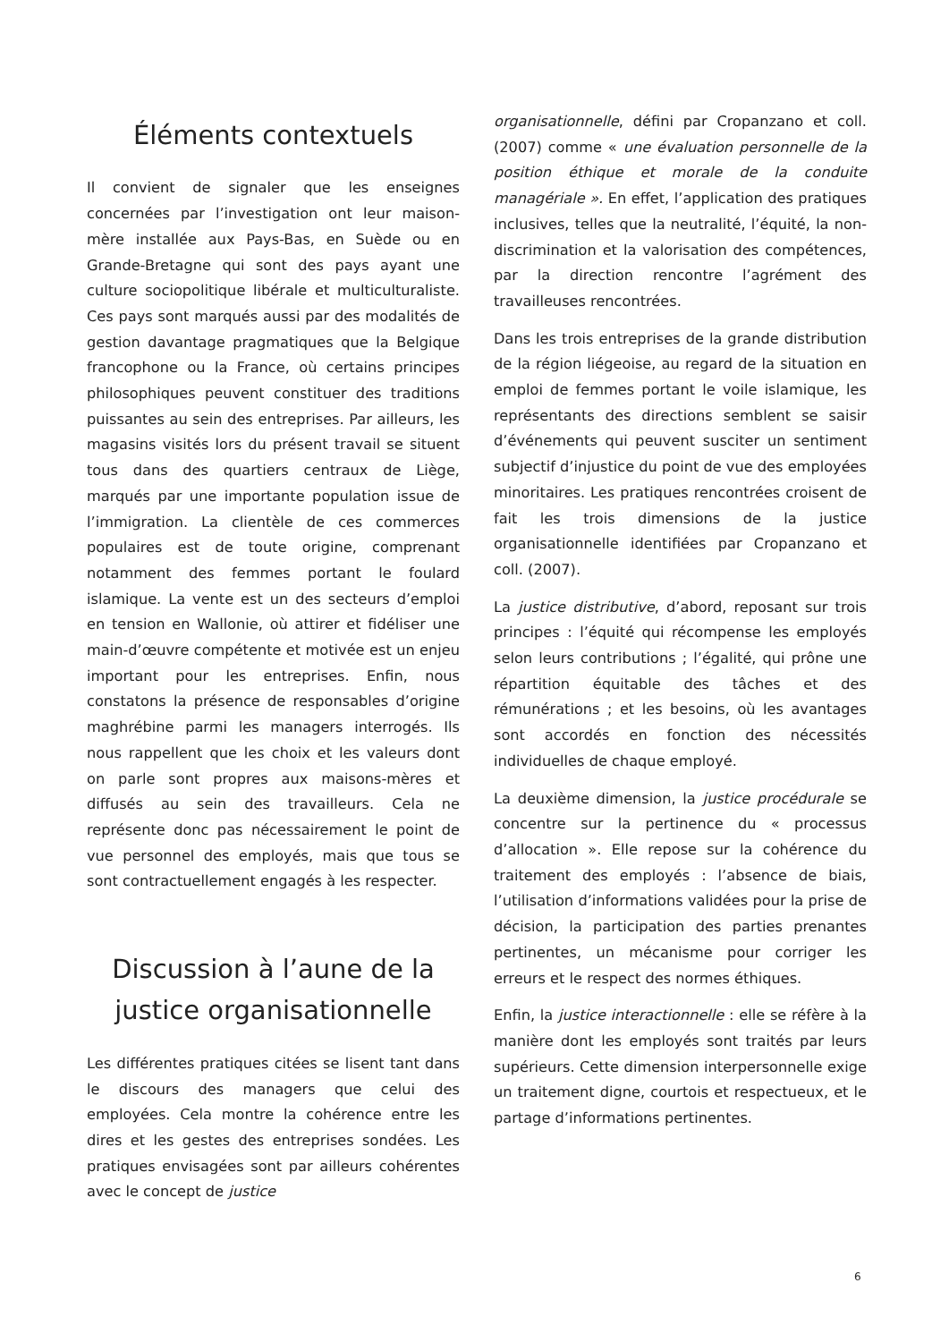Éléments contextuels
Il convient de signaler que les enseignes concernées par l’investigation ont leur maison-mère installée aux Pays-Bas, en Suède ou en Grande-Bretagne qui sont des pays ayant une culture sociopolitique libérale et multiculturaliste. Ces pays sont marqués aussi par des modalités de gestion davantage pragmatiques que la Belgique francophone ou la France, où certains principes philosophiques peuvent constituer des traditions puissantes au sein des entreprises. Par ailleurs, les magasins visités lors du présent travail se situent tous dans des quartiers centraux de Liège, marqués par une importante population issue de l’immigration. La clientèle de ces commerces populaires est de toute origine, comprenant notamment des femmes portant le foulard islamique. La vente est un des secteurs d’emploi en tension en Wallonie, où attirer et fidéliser une main-d’œuvre compétente et motivée est un enjeu important pour les entreprises. Enfin, nous constatons la présence de responsables d’origine maghrébine parmi les managers interrogés. Ils nous rappellent que les choix et les valeurs dont on parle sont propres aux maisons-mères et diffusés au sein des travailleurs. Cela ne représente donc pas nécessairement le point de vue personnel des employés, mais que tous se sont contractuellement engagés à les respecter.
Discussion à l’aune de la justice organisationnelle
Les différentes pratiques citées se lisent tant dans le discours des managers que celui des employées. Cela montre la cohérence entre les dires et les gestes des entreprises sondées. Les pratiques envisagées sont par ailleurs cohérentes avec le concept de justice
organisationnelle, défini par Cropanzano et coll. (2007) comme « une évaluation personnelle de la position éthique et morale de la conduite managériale ». En effet, l’application des pratiques inclusives, telles que la neutralité, l’équité, la non-discrimination et la valorisation des compétences, par la direction rencontre l’agrément des travailleuses rencontrées.
Dans les trois entreprises de la grande distribution de la région liégeoise, au regard de la situation en emploi de femmes portant le voile islamique, les représentants des directions semblent se saisir d’événements qui peuvent susciter un sentiment subjectif d’injustice du point de vue des employées minoritaires. Les pratiques rencontrées croisent de fait les trois dimensions de la justice organisationnelle identifiées par Cropanzano et coll. (2007).
La justice distributive, d’abord, reposant sur trois principes : l’équité qui récompense les employés selon leurs contributions ; l’égalité, qui prône une répartition équitable des tâches et des rémunérations ; et les besoins, où les avantages sont accordés en fonction des nécessités individuelles de chaque employé.
La deuxième dimension, la justice procédurale se concentre sur la pertinence du « processus d’allocation ». Elle repose sur la cohérence du traitement des employés : l’absence de biais, l’utilisation d’informations validées pour la prise de décision, la participation des parties prenantes pertinentes, un mécanisme pour corriger les erreurs et le respect des normes éthiques.
Enfin, la justice interactionnelle : elle se réfère à la manière dont les employés sont traités par leurs supérieurs. Cette dimension interpersonnelle exige un traitement digne, courtois et respectueux, et le partage d’informations pertinentes.
6